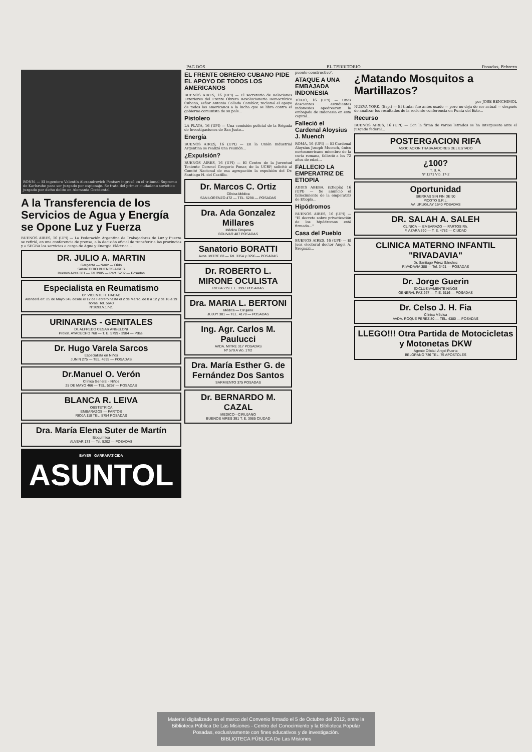PAG DOS EL TERRITORIO Posadas, Febrero
BONN. — El ingeniero Valentín Alexandrevich Pentsev ingresó en el tribunal Supremo de Karlsruhe para ser juzgado por espionaje. Se trata del primer ciudadano soviético juzgado por dicho delito en Alemania Occidental.
A la Transferencia de los Servicios de Agua y Energía se Opone Luz y Fuerza
BUENOS AIRES, 16 (UPI) — La Federación Argentina de Trabajadores de Luz y Fuerza se refirió, en una conferencia de prensa, a la decisión oficial de transferir a las provincias y a SEGBA los servicios a cargo de Agua y Energía Eléctrica...
DR. JULIO A. MARTIN
Garganta — Nariz — Oído
SANATORIO BUENOS AIRES
Buenos Aires 381 — Tel 3905 — Part. 5202 — Posadas
Especialista en Reumatismo
Dr. VICENTE R. HADAD
Atenderá en: 25 de Mayo 345 desde el 12 de Febrero hasta el 2 de Marzo, de 8 a 12 y de 16 a 19 horas. Tel. 5640
Nº1093.V.17-2.
URINARIAS - GENITALES
Dr. ALFREDO CESAR ANGELONI
Prolon. AYACUCHO 768 — T. E. 5799 - 3984 — Pdas.
Dr. Hugo Varela Sarcos
Especialista en Niños
JUNIN 275 — TEL. 4695 — POSADAS
Dr.Manuel O. Verón
Clínica General - Niños
25 DE MAYO 466 — TEL. 5257 — POSADAS
BLANCA R. LEIVA
OBSTETRICA
EMBARAZOS — PARTOS
RIOJA 118 TEL. 5754 POSADAS
Dra. María Elena Suter de Martín
Bioquímica
ALVEAR 173 — Tel. 5202 — POSADAS
BAYER GARRAPATICIDA
ASUNTOL
EL FRENTE OBRERO CUBANO PIDE EL APOYO DE TODOS LOS AMERICANOS
BUENOS AIRES, 16 (UPI) — El secretario de Relaciones Exteriores del Frente Obrero Revolucionario Democrático Cubano, señor Antonio Collada Camblor, reclamó el apoyo de todos los americanos a la lucha que se libra contra el gobierno comunista de su país...
Pistolero
LA PLATA, 16 (UPI) — Una comisión policial de la Brigada de Investigaciones de San Justo...
Energía
BUENOS AIRES, 16 (UPI) — En la Unión Industrial Argentina se realizó una reunión...
¿Expulsión?
BUENOS AIRES, 16 (UPI) — El Centro de la Juventud Teniente Coronel Gregorio Ponar, de la UCRP, solicitó al Comité Nacional de esa agrupación la expulsión del Dr. Santiago H. del Castillo.
Dr. Marcos C. Ortiz
Clínica Médica
SAN LORENZO 472 — TEL. 5298 — POSADAS
Dra. Ada Gonzalez Millares
Médica Cirujana
BOLIVAR 487 POSADAS
Sanatorio BORATTI
Avda. MITRE 83 — Tel. 3354 y 3296 — POSADAS
Dr. ROBERTO L. MIRONE OCULISTA
RIOJA 279 T. E. 3997 POSADAS
Dra. MARIA L. BERTONI
Médica — Cirujana
JUJUY 381 — TEL. 4178 — POSADAS
Ing. Agr. Carlos M. Paulucci
AVDA. MITRE 317 POSADAS
Nº 579 A vto. 17/2
Dra. María Esther G. de Fernández Dos Santos
SARMIENTO 375 POSADAS
Dr. BERNARDO M. CAZAL
MEDICO—CIRUJANO
BUENOS AIRES 391 T. E. 3985 CIUDAD
puente constructivo".
ATAQUE A UNA EMBAJADA INDONESIA
TOKIO, 16 (UPI) — Unos doscientos estudiantes indonesios apedrearon la embajada de Indonesia en esta capital...
Falleció el Cardenal Aloysius J. Muench
ROMA, 16 (UPI) — El Cardenal Aloysius Joseph Muench, único norteamericano miembro de la curia romana, falleció a los 72 años de edad...
FALLECIO LA EMPERATRIZ DE ETIOPIA
ADDIS ABEBA, (Etiopía) 16 (UPI) — Se anunció el fallecimiento de la emperatriz de Etiopía...
Hipódromos
BUENOS AIRES, 16 (UPI) — "El decreto sobre privatización de los hipódromos está firmado..."
Casa del Pueblo
BUENOS AIRES, 16 (UPI) — El juez electoral doctor Angel A. Bregazzi...
¿Matando Mosquitos a Martillazos?
por JOSE BENCHIMOL
NUEVA YORK. (Esp.) — El titular fue antes usado — pero no deja de ser actual — después de analizar los resultados de la reciente conferencia en Punta del Este...
Recurso
BUENOS AIRES, 16 (UPI) — Con la firma de varios letrados se ha interpuesto ante el juzgado federal...
POSTERGACION RIFA
ASOCIACION TRABAJADORES DEL ESTADO
¿100?
T. B. A.
Nº 1271 Vto. 17-2
Oportunidad
SIERRAS SIN FIN DE 90
PICOTO S.R.L.
AV. URUGUAY 1640 POSADAS
DR. SALAH A. SALEH
CLINICA — EMBARAZO — PARTOS Rh.
F. AZARA 590 — T. E. 4782 — CIUDAD
CLINICA MATERNO INFANTIL "RIVADAVIA"
Dr. Santiago Pérez Sánchez
RIVADAVIA 388 — Tel. 3421 — POSADAS
Dr. Jorge Guerin
EXCLUSIVAMENTE NIÑOS
GENERAL PAZ 267 — T. E. 5116 — POSADAS
Dr. Celso J. H. Fia
Clínica Médica
AVDA. ROQUE PEREZ 80 — TEL. 4380 — POSADAS
LLEGO!!! Otra Partida de Motocicletas y Motonetas DKW
Agente Oficial: Angel Puerta
BELGRANO 736 TEL. 75 APOSTOLES
Material digitalizado en el marco del Convenio firmado el 5 de Octubre del 2012, entre la Biblioteca Pública De Las Misiones - Centro del Conocimiento y la Biblioteca Popular Posadas, exclusivamente con fines educativos y de investigación.
BIBLIOTECA PÚBLICA De Las Misiones